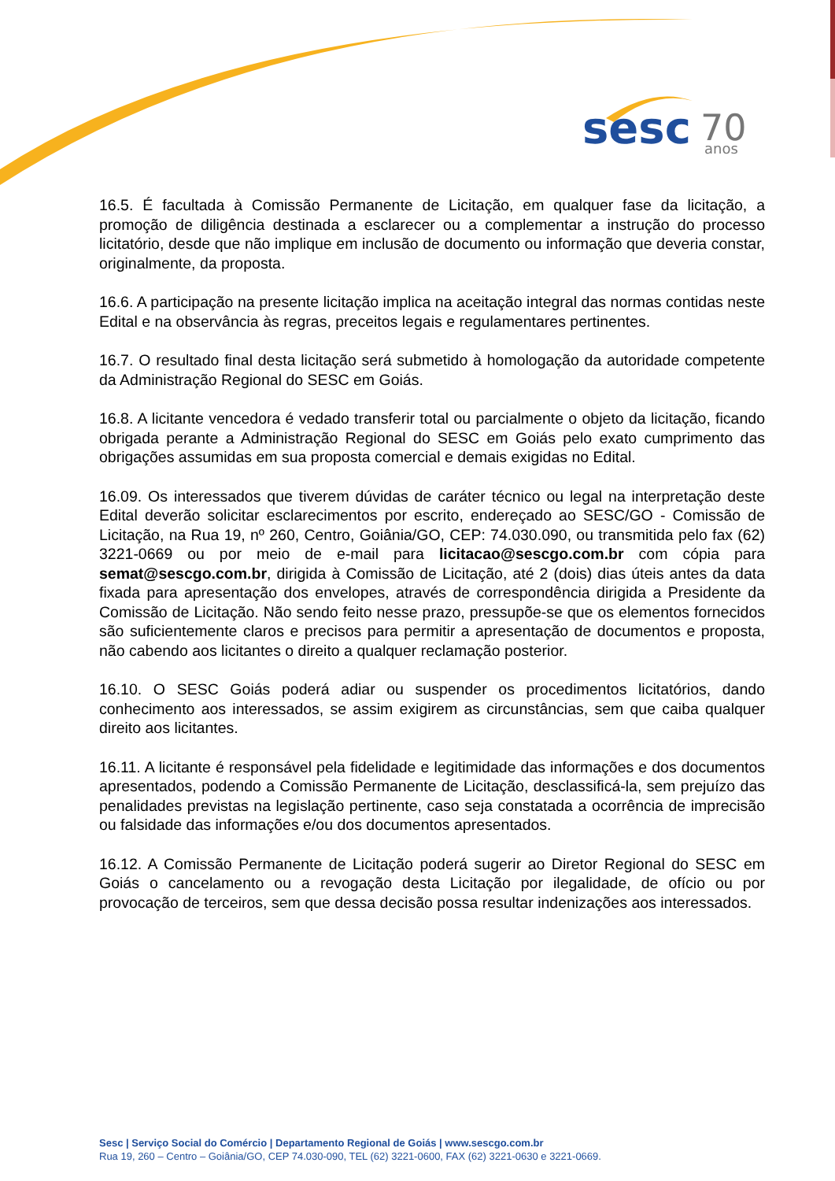sesc
70
anos
16.5. É facultada à Comissão Permanente de Licitação, em qualquer fase da licitação, a promoção de diligência destinada a esclarecer ou a complementar a instrução do processo licitatório, desde que não implique em inclusão de documento ou informação que deveria constar, originalmente, da proposta.
16.6. A participação na presente licitação implica na aceitação integral das normas contidas neste Edital e na observância às regras, preceitos legais e regulamentares pertinentes.
16.7. O resultado final desta licitação será submetido à homologação da autoridade competente da Administração Regional do SESC em Goiás.
16.8. A licitante vencedora é vedado transferir total ou parcialmente o objeto da licitação, ficando obrigada perante a Administração Regional do SESC em Goiás pelo exato cumprimento das obrigações assumidas em sua proposta comercial e demais exigidas no Edital.
16.09. Os interessados que tiverem dúvidas de caráter técnico ou legal na interpretação deste Edital deverão solicitar esclarecimentos por escrito, endereçado ao SESC/GO - Comissão de Licitação, na Rua 19, nº 260, Centro, Goiânia/GO, CEP: 74.030.090, ou transmitida pelo fax (62) 3221-0669 ou por meio de e-mail para licitacao@sescgo.com.br com cópia para semat@sescgo.com.br, dirigida à Comissão de Licitação, até 2 (dois) dias úteis antes da data fixada para apresentação dos envelopes, através de correspondência dirigida a Presidente da Comissão de Licitação. Não sendo feito nesse prazo, pressupõe-se que os elementos fornecidos são suficientemente claros e precisos para permitir a apresentação de documentos e proposta, não cabendo aos licitantes o direito a qualquer reclamação posterior.
16.10. O SESC Goiás poderá adiar ou suspender os procedimentos licitatórios, dando conhecimento aos interessados, se assim exigirem as circunstâncias, sem que caiba qualquer direito aos licitantes.
16.11. A licitante é responsável pela fidelidade e legitimidade das informações e dos documentos apresentados, podendo a Comissão Permanente de Licitação, desclassificá-la, sem prejuízo das penalidades previstas na legislação pertinente, caso seja constatada a ocorrência de imprecisão ou falsidade das informações e/ou dos documentos apresentados.
16.12. A Comissão Permanente de Licitação poderá sugerir ao Diretor Regional do SESC em Goiás o cancelamento ou a revogação desta Licitação por ilegalidade, de ofício ou por provocação de terceiros, sem que dessa decisão possa resultar indenizações aos interessados.
Sesc | Serviço Social do Comércio | Departamento Regional de Goiás | www.sescgo.com.br
Rua 19, 260 – Centro – Goiânia/GO, CEP 74.030-090, TEL (62) 3221-0600, FAX (62) 3221-0630 e 3221-0669.